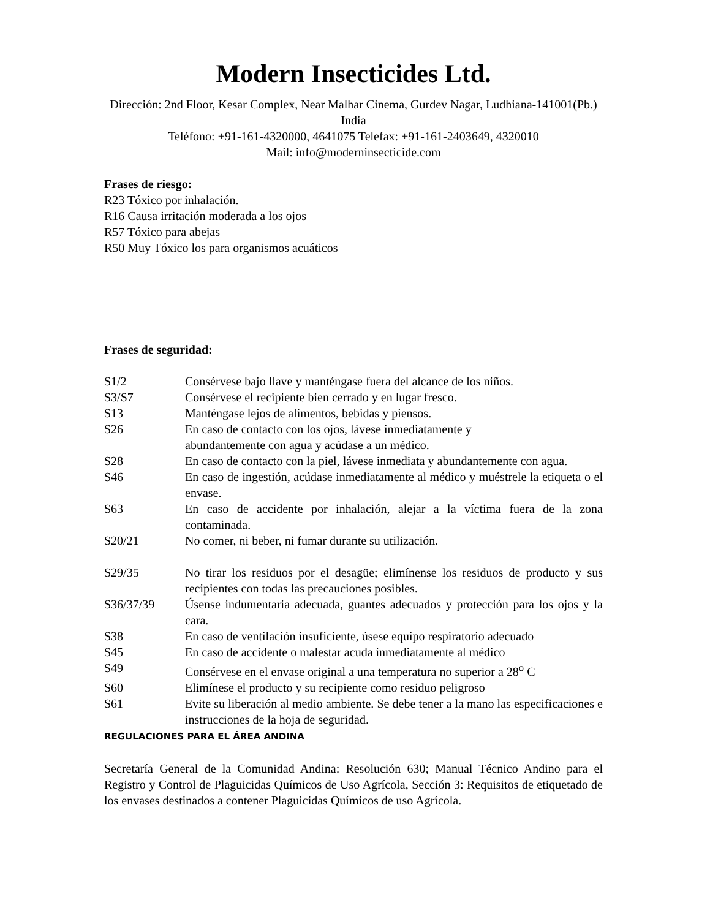Modern Insecticides Ltd.
Dirección: 2nd Floor, Kesar Complex, Near Malhar Cinema, Gurdev Nagar, Ludhiana-141001(Pb.) India
Teléfono: +91-161-4320000, 4641075 Telefax: +91-161-2403649, 4320010
Mail: info@moderninsecticide.com
Frases de riesgo:
R23 Tóxico por inhalación.
R16 Causa irritación moderada a los ojos
R57 Tóxico para abejas
R50 Muy Tóxico los para organismos acuáticos
Frases de seguridad:
S1/2 Consérvese bajo llave y manténgase fuera del alcance de los niños.
S3/S7 Consérvese el recipiente bien cerrado y en lugar fresco.
S13 Manténgase lejos de alimentos, bebidas y piensos.
S26 En caso de contacto con los ojos, lávese inmediatamente y
abundantemente con agua y acúdase a un médico.
S28 En caso de contacto con la piel, lávese inmediata y abundantemente con agua.
S46 En caso de ingestión, acúdase inmediatamente al médico y muéstrele la etiqueta o el envase.
S63 En caso de accidente por inhalación, alejar a la víctima fuera de la zona contaminada.
S20/21 No comer, ni beber, ni fumar durante su utilización.
S29/35 No tirar los residuos por el desagüe; elimínense los residuos de producto y sus recipientes con todas las precauciones posibles.
S36/37/39 Úsense indumentaria adecuada, guantes adecuados y protección para los ojos y la cara.
S38 En caso de ventilación insuficiente, úsese equipo respiratorio adecuado
S45 En caso de accidente o malestar acuda inmediatamente al médico
S49 Consérvese en el envase original a una temperatura no superior a 28<sup>o</sup> C
S60 Elimínese el producto y su recipiente como residuo peligroso
S61 Evite su liberación al medio ambiente. Se debe tener a la mano las especificaciones e instrucciones de la hoja de seguridad.
REGULACIONES PARA EL ÁREA ANDINA
Secretaría General de la Comunidad Andina: Resolución 630; Manual Técnico Andino para el Registro y Control de Plaguicidas Químicos de Uso Agrícola, Sección 3: Requisitos de etiquetado de los envases destinados a contener Plaguicidas Químicos de uso Agrícola.